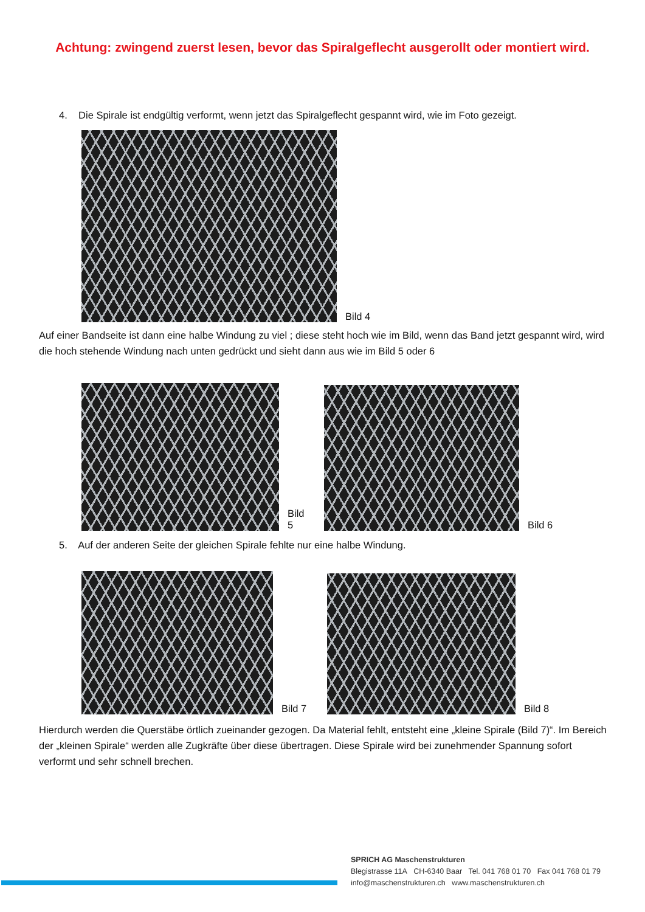Achtung: zwingend zuerst lesen, bevor das Spiralgeflecht ausgerollt oder montiert wird.
4. Die Spirale ist endgültig verformt, wenn jetzt das Spiralgeflecht gespannt wird, wie im Foto gezeigt.
Bild 4
Auf einer Bandseite ist dann eine halbe Windung zu viel ; diese steht hoch wie im Bild, wenn das Band jetzt gespannt wird, wird die hoch stehende Windung nach unten gedrückt und sieht dann aus wie im Bild 5 oder 6
Bild 5
Bild 6
5. Auf der anderen Seite der gleichen Spirale fehlte nur eine halbe Windung.
Bild 7
Bild 8
Hierdurch werden die Querstäbe örtlich zueinander gezogen. Da Material fehlt, entsteht eine „kleine Spirale (Bild 7)“. Im Bereich der „kleinen Spirale“ werden alle Zugkräfte über diese übertragen. Diese Spirale wird bei zunehmender Spannung sofort verformt und sehr schnell brechen.
SPRICH AG Maschenstrukturen
Blegistrasse 11A CH-6340 Baar Tel. 041 768 01 70 Fax 041 768 01 79
info@maschenstrukturen.ch www.maschenstrukturen.ch